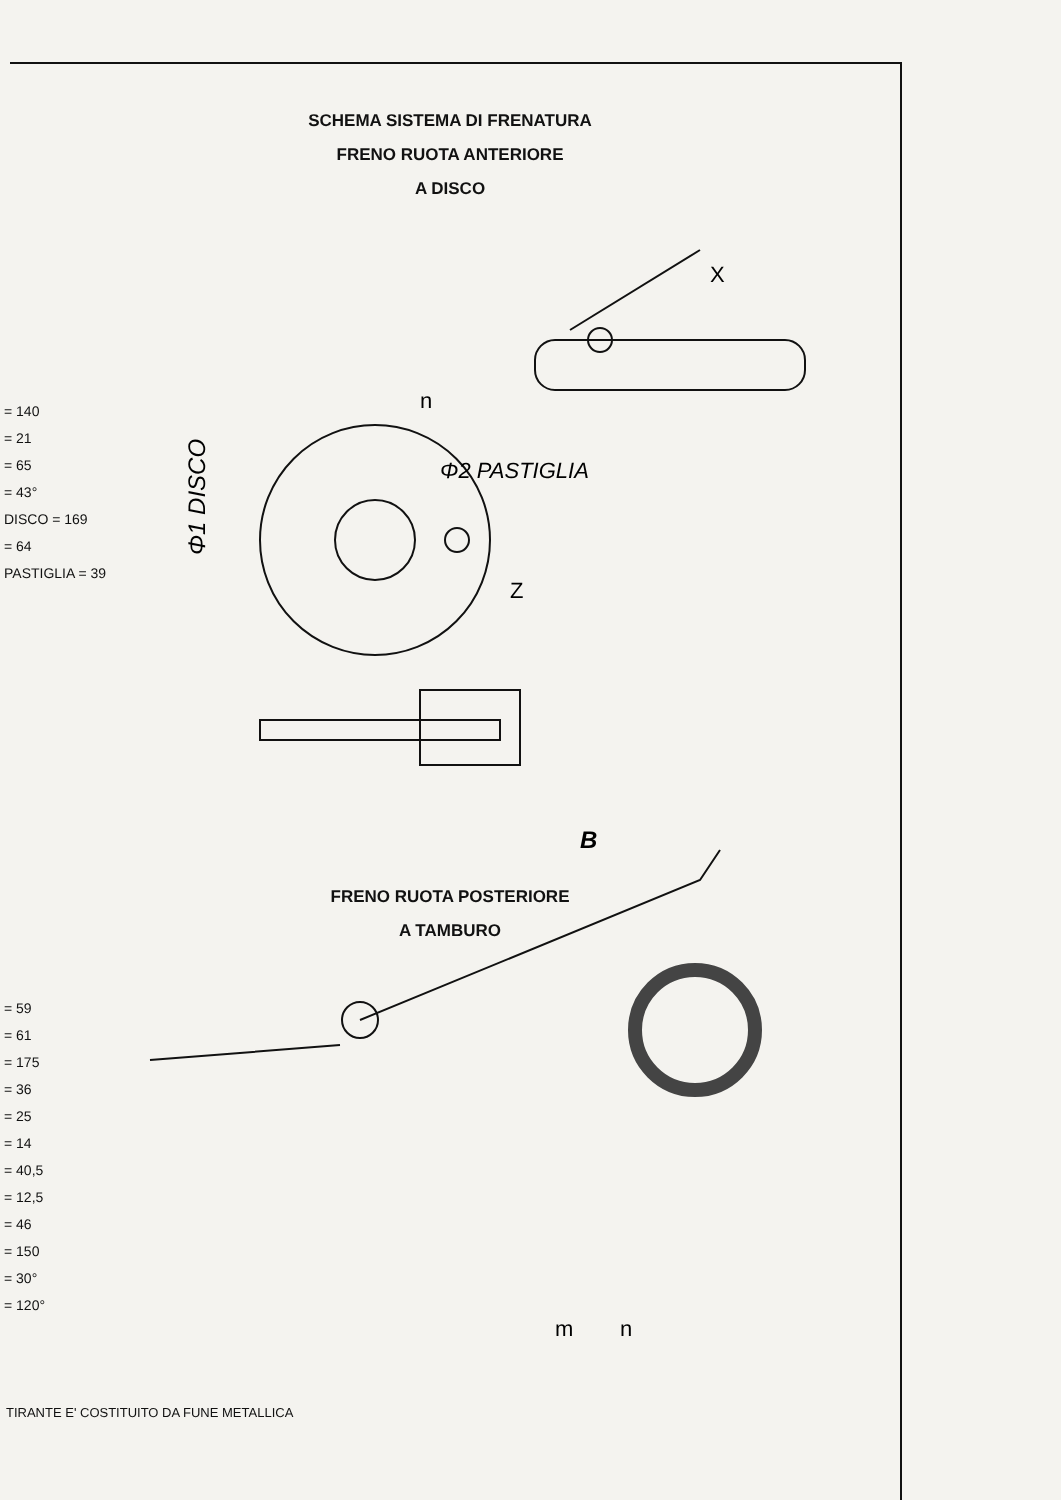SCHEMA SISTEMA DI FRENATURA
FRENO RUOTA ANTERIORE
A DISCO
= 140
= 21
= 65
= 43°
DISCO = 169
= 64
PASTIGLIA = 39
FRENO RUOTA POSTERIORE
A TAMBURO
= 59
= 61
= 175
= 36
= 25
= 14
= 40,5
= 12,5
= 46
= 150
= 30°
= 120°
Φ1 DISCO
Φ2 PASTIGLIA
Z
X
B
n
n
m
TIRANTE E' COSTITUITO DA FUNE METALLICA